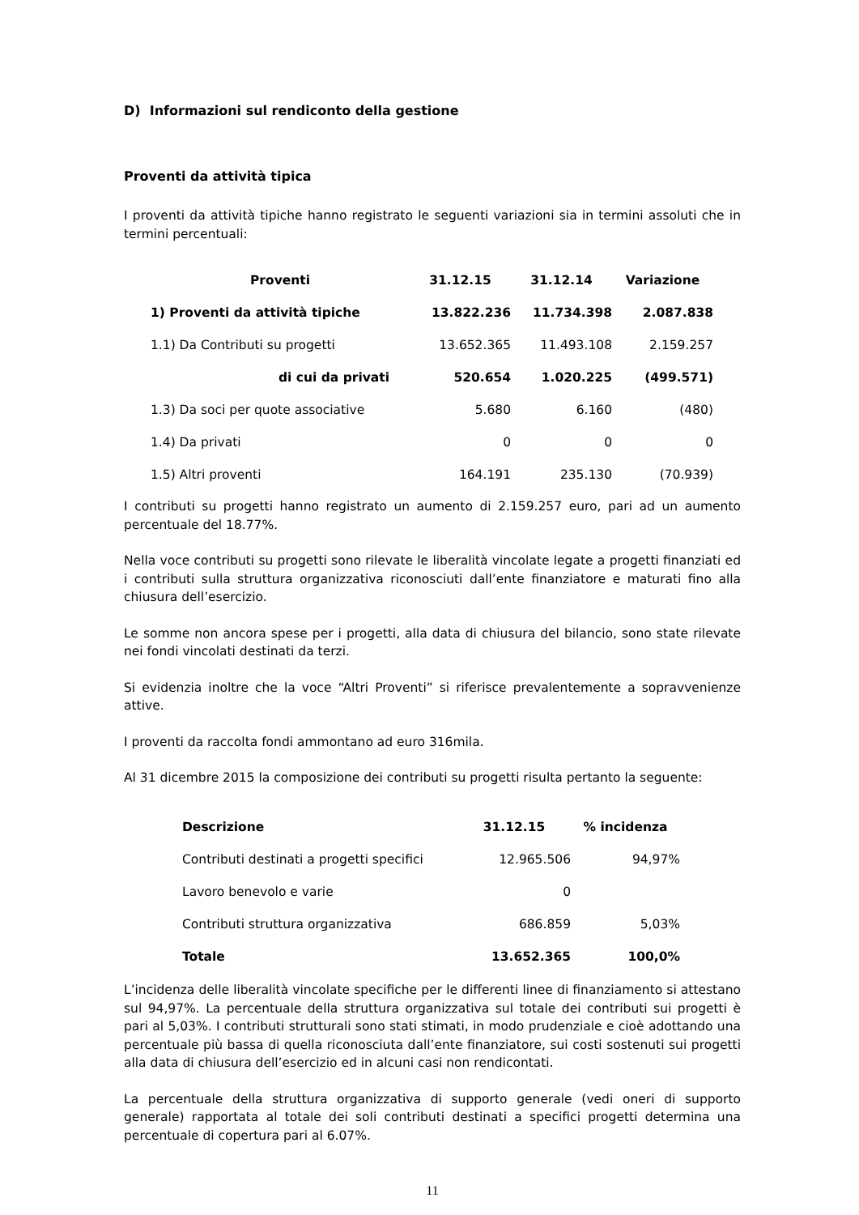D) Informazioni sul rendiconto della gestione
Proventi da attività tipica
I proventi da attività tipiche hanno registrato le seguenti variazioni sia in termini assoluti che in termini percentuali:
| Proventi | 31.12.15 | 31.12.14 | Variazione |
| --- | --- | --- | --- |
| 1) Proventi da attività tipiche | 13.822.236 | 11.734.398 | 2.087.838 |
| 1.1) Da Contributi su progetti | 13.652.365 | 11.493.108 | 2.159.257 |
| di cui da privati | 520.654 | 1.020.225 | (499.571) |
| 1.3) Da soci per quote associative | 5.680 | 6.160 | (480) |
| 1.4) Da privati | 0 | 0 | 0 |
| 1.5) Altri proventi | 164.191 | 235.130 | (70.939) |
I contributi su progetti hanno registrato un aumento di 2.159.257 euro, pari ad un aumento percentuale del 18.77%.
Nella voce contributi su progetti sono rilevate le liberalità vincolate legate a progetti finanziati ed i contributi sulla struttura organizzativa riconosciuti dall’ente finanziatore e maturati fino alla chiusura dell’esercizio.
Le somme non ancora spese per i progetti, alla data di chiusura del bilancio, sono state rilevate nei fondi vincolati destinati da terzi.
Si evidenzia inoltre che la voce “Altri Proventi” si riferisce prevalentemente a sopravvenienze attive.
I proventi da raccolta fondi ammontano ad euro 316mila.
Al 31 dicembre 2015 la composizione dei contributi su progetti risulta pertanto la seguente:
| Descrizione | 31.12.15 | % incidenza |
| --- | --- | --- |
| Contributi destinati a progetti specifici | 12.965.506 | 94,97% |
| Lavoro benevolo e varie | 0 | |
| Contributi struttura organizzativa | 686.859 | 5,03% |
| Totale | 13.652.365 | 100,0% |
L’incidenza delle liberalità vincolate specifiche per le differenti linee di finanziamento si attestano sul 94,97%. La percentuale della struttura organizzativa sul totale dei contributi sui progetti è pari al 5,03%. I contributi strutturali sono stati stimati, in modo prudenziale e cioè adottando una percentuale più bassa di quella riconosciuta dall’ente finanziatore, sui costi sostenuti sui progetti alla data di chiusura dell’esercizio ed in alcuni casi non rendicontati.
La percentuale della struttura organizzativa di supporto generale (vedi oneri di supporto generale) rapportata al totale dei soli contributi destinati a specifici progetti determina una percentuale di copertura pari al 6.07%.
11